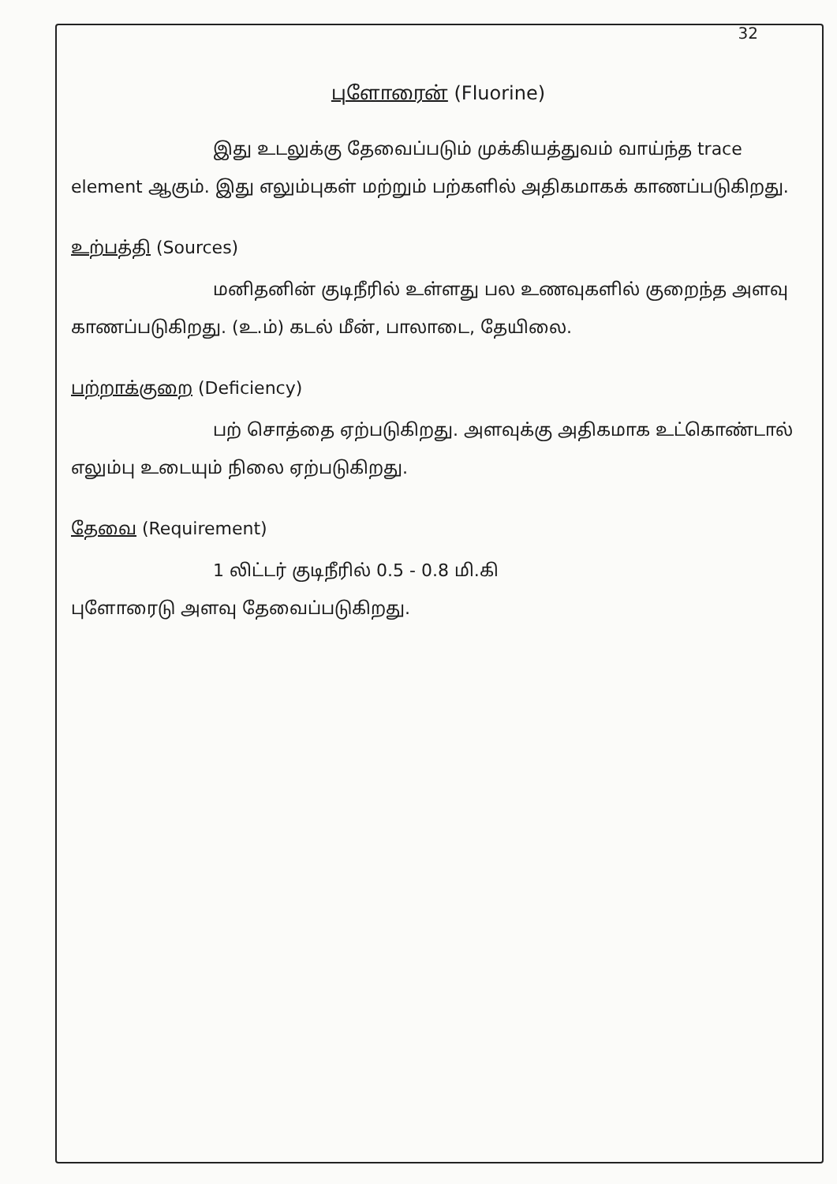32
புளோரைன் (Fluorine)
இது உடலுக்கு தேவைப்படும் முக்கியத்துவம் வாய்ந்த trace element ஆகும். இது எலும்புகள் மற்றும் பற்களில் அதிகமாகக் காணப்படுகிறது.
உற்பத்தி (Sources)
மனிதனின் குடிநீரில் உள்ளது பல உணவுகளில் குறைந்த அளவு காணப்படுகிறது. (உ.ம்) கடல் மீன், பாலாடை, தேயிலை.
பற்றாக்குறை (Deficiency)
பற் சொத்தை ஏற்படுகிறது. அளவுக்கு அதிகமாக உட்கொண்டால் எலும்பு உடையும் நிலை ஏற்படுகிறது.
தேவை (Requirement)
1 லிட்டர் குடிநீரில் 0.5 - 0.8 மி.கி
புளோரைடு அளவு தேவைப்படுகிறது.